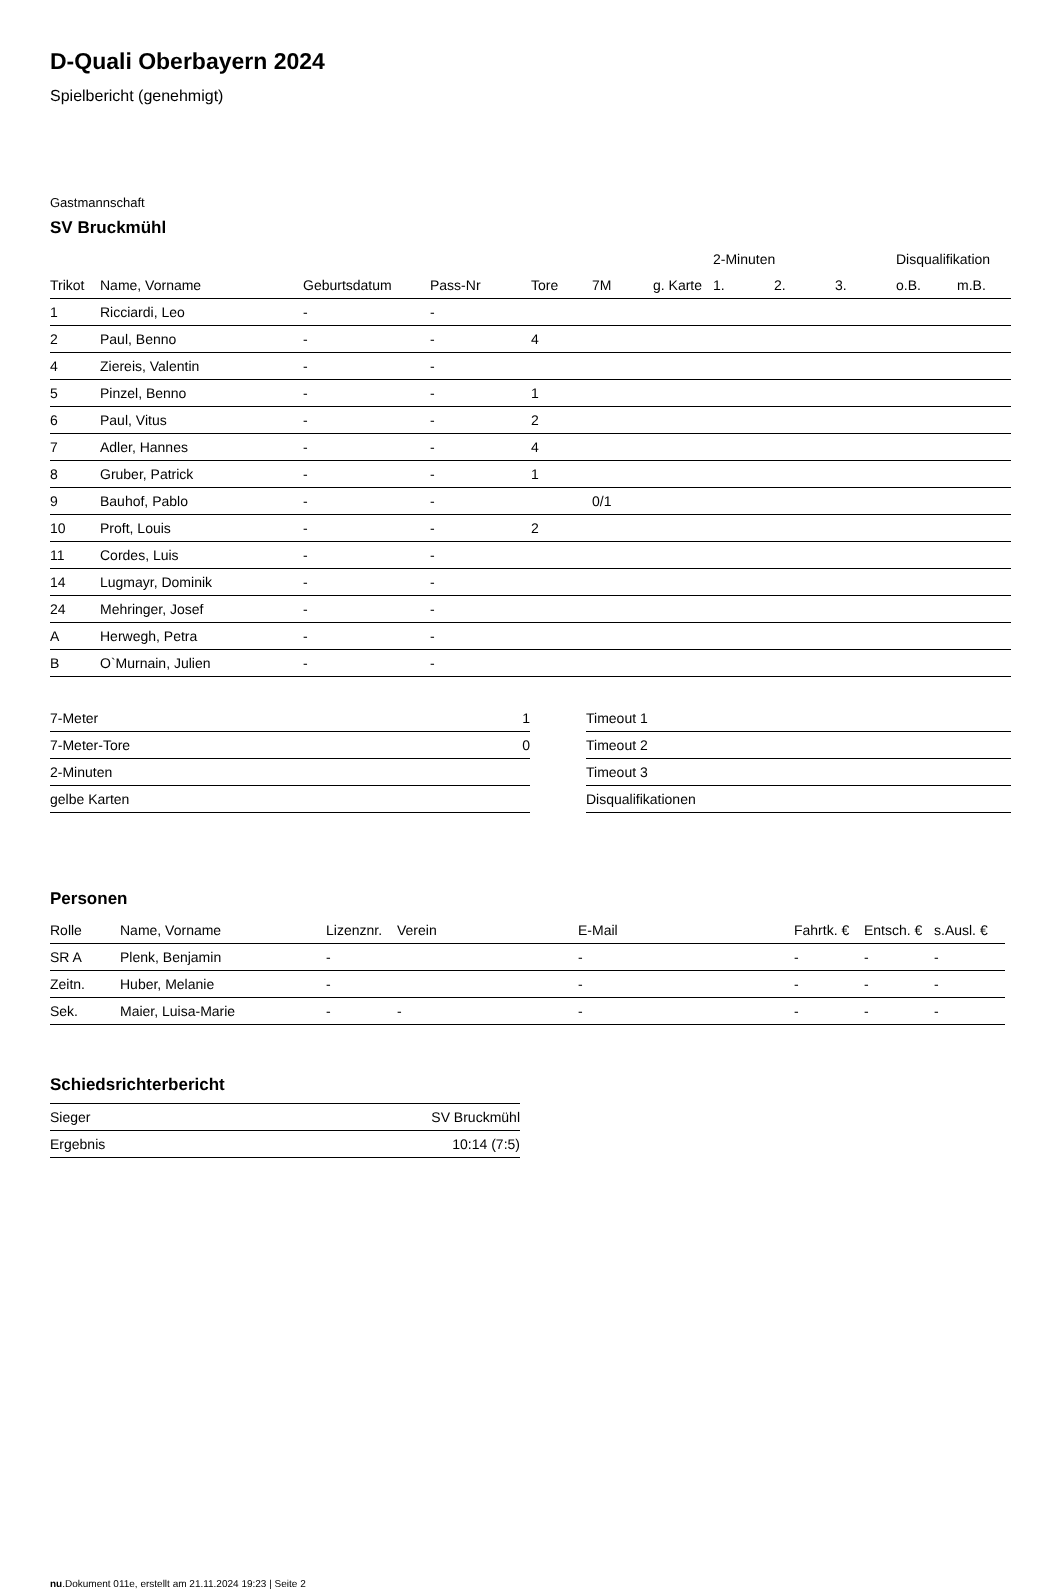D-Quali Oberbayern 2024
Spielbericht (genehmigt)
Gastmannschaft
SV Bruckmühl
| | | | | | | | 2-Minuten | | | Disqualifikation | |
| --- | --- | --- | --- | --- | --- | --- | --- | --- | --- | --- | --- |
| Trikot | Name, Vorname | Geburtsdatum | Pass-Nr | Tore | 7M | g. Karte | 1. | 2. | 3. | o.B. | m.B. |
| 1 | Ricciardi, Leo | - | - | | | | | | | | |
| 2 | Paul, Benno | - | - | 4 | | | | | | | |
| 4 | Ziereis, Valentin | - | - | | | | | | | | |
| 5 | Pinzel, Benno | - | - | 1 | | | | | | | |
| 6 | Paul, Vitus | - | - | 2 | | | | | | | |
| 7 | Adler, Hannes | - | - | 4 | | | | | | | |
| 8 | Gruber, Patrick | - | - | 1 | | | | | | | |
| 9 | Bauhof, Pablo | - | - | | 0/1 | | | | | | |
| 10 | Proft, Louis | - | - | 2 | | | | | | | |
| 11 | Cordes, Luis | - | - | | | | | | | | |
| 14 | Lugmayr, Dominik | - | - | | | | | | | | |
| 24 | Mehringer, Josef | - | - | | | | | | | | |
| A | Herwegh, Petra | - | - | | | | | | | | |
| B | O`Murnain, Julien | - | - | | | | | | | | |
| 7-Meter | 1 |
| 7-Meter-Tore | 0 |
| 2-Minuten | |
| gelbe Karten | |
| Timeout 1 |
| Timeout 2 |
| Timeout 3 |
| Disqualifikationen |
Personen
| Rolle | Name, Vorname | Lizenznr. | Verein | E-Mail | Fahrtk. € | Entsch. € | s.Ausl. € |
| --- | --- | --- | --- | --- | --- | --- | --- |
| SR A | Plenk, Benjamin | - | | - | - | - | - |
| Zeitn. | Huber, Melanie | - | | - | - | - | - |
| Sek. | Maier, Luisa-Marie | - | - | - | - | - | - |
Schiedsrichterbericht
| Sieger | SV Bruckmühl |
| Ergebnis | 10:14 (7:5) |
nu.Dokument 011e, erstellt am 21.11.2024 19:23 | Seite 2